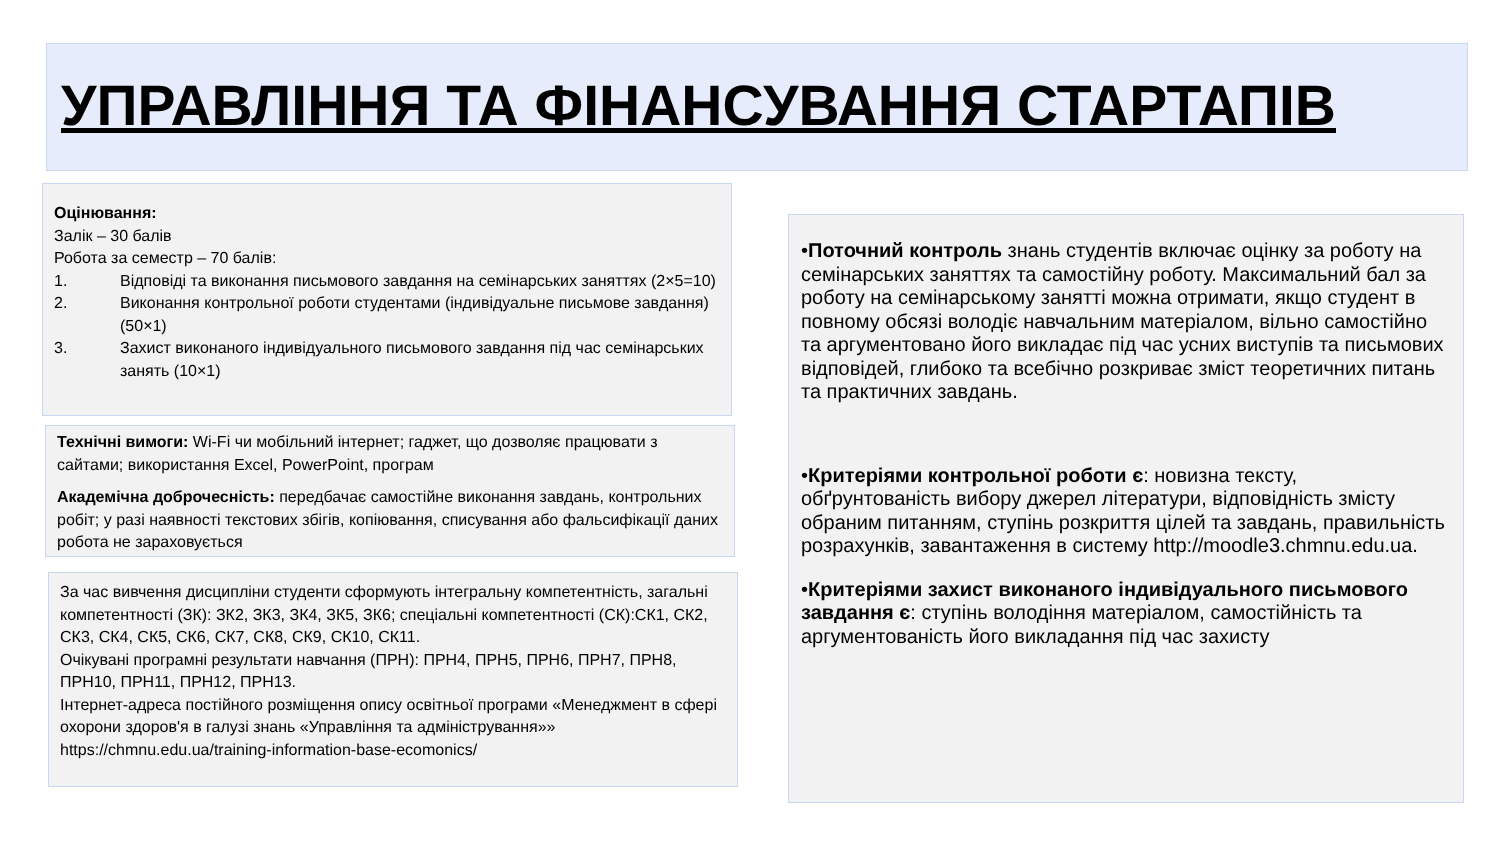УПРАВЛІННЯ ТА ФІНАНСУВАННЯ СТАРТАПІВ
Оцінювання:
Залік – 30 балів
Робота за семестр – 70 балів:
1. Відповіді та виконання письмового завдання на семінарських заняттях (2×5=10)
2. Виконання контрольної роботи студентами (індивідуальне письмове завдання) (50×1)
3. Захист виконаного індивідуального письмового завдання під час семінарських занять (10×1)
Технічні вимоги: Wi-Fi чи мобільний інтернет; гаджет, що дозволяє працювати з сайтами; використання Excel, PowerPoint, програм
Академічна доброчесність: передбачає самостійне виконання завдань, контрольних робіт; у разі наявності текстових збігів, копіювання, списування або фальсифікації даних робота не зараховується
За час вивчення дисципліни студенти сформують інтегральну компетентність, загальні компетентності (ЗК): ЗК2, ЗК3, ЗК4, ЗК5, ЗК6; спеціальні компетентності (СК):СК1, СК2, СК3, СК4, СК5, СК6, СК7, СК8, СК9, СК10, СК11.
Очікувані програмні результати навчання (ПРН): ПРН4, ПРН5, ПРН6, ПРН7, ПРН8, ПРН10, ПРН11, ПРН12, ПРН13.
Інтернет-адреса постійного розміщення опису освітньої програми «Менеджмент в сфері охорони здоров'я в галузі знань «Управління та адміністрування»» https://chmnu.edu.ua/training-information-base-ecomonics/
•Поточний контроль знань студентів включає оцінку за роботу на семінарських заняттях та самостійну роботу. Максимальний бал за роботу на семінарському занятті можна отримати, якщо студент в повному обсязі володіє навчальним матеріалом, вільно самостійно та аргументовано його викладає під час усних виступів та письмових відповідей, глибоко та всебічно розкриває зміст теоретичних питань та практичних завдань.
•Критеріями контрольної роботи є: новизна тексту, обґрунтованість вибору джерел літератури, відповідність змісту обраним питанням, ступінь розкриття цілей та завдань, правильність розрахунків, завантаження в систему http://moodle3.chmnu.edu.ua.
•Критеріями захист виконаного індивідуального письмового завдання є: ступінь володіння матеріалом, самостійність та аргументованість його викладання під час захисту